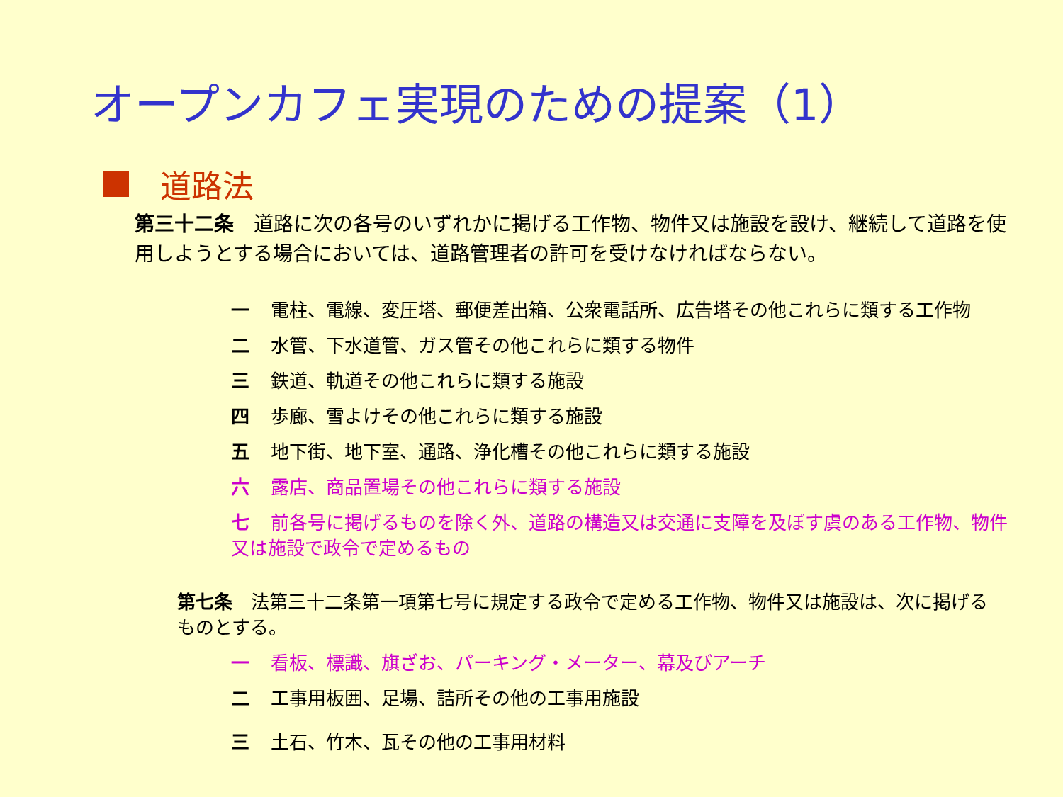オープンカフェ実現のための提案（1）
道路法
第三十二条　道路に次の各号のいずれかに掲げる工作物、物件又は施設を設け、継続して道路を使用しようとする場合においては、道路管理者の許可を受けなければならない。
一 電柱、電線、変圧塔、郵便差出箱、公衆電話所、広告塔その他これらに類する工作物
二 水管、下水道管、ガス管その他これらに類する物件
三 鉄道、軌道その他これらに類する施設
四 歩廊、雪よけその他これらに類する施設
五 地下街、地下室、通路、浄化槽その他これらに類する施設
六 露店、商品置場その他これらに類する施設
七 前各号に掲げるものを除く外、道路の構造又は交通に支障を及ぼす虞のある工作物、物件又は施設で政令で定めるもの
第七条　法第三十二条第一項第七号に規定する政令で定める工作物、物件又は施設は、次に掲げるものとする。
一 看板、標識、旗ざお、パーキング・メーター、幕及びアーチ
二 工事用板囲、足場、詰所その他の工事用施設
三 土石、竹木、瓦その他の工事用材料